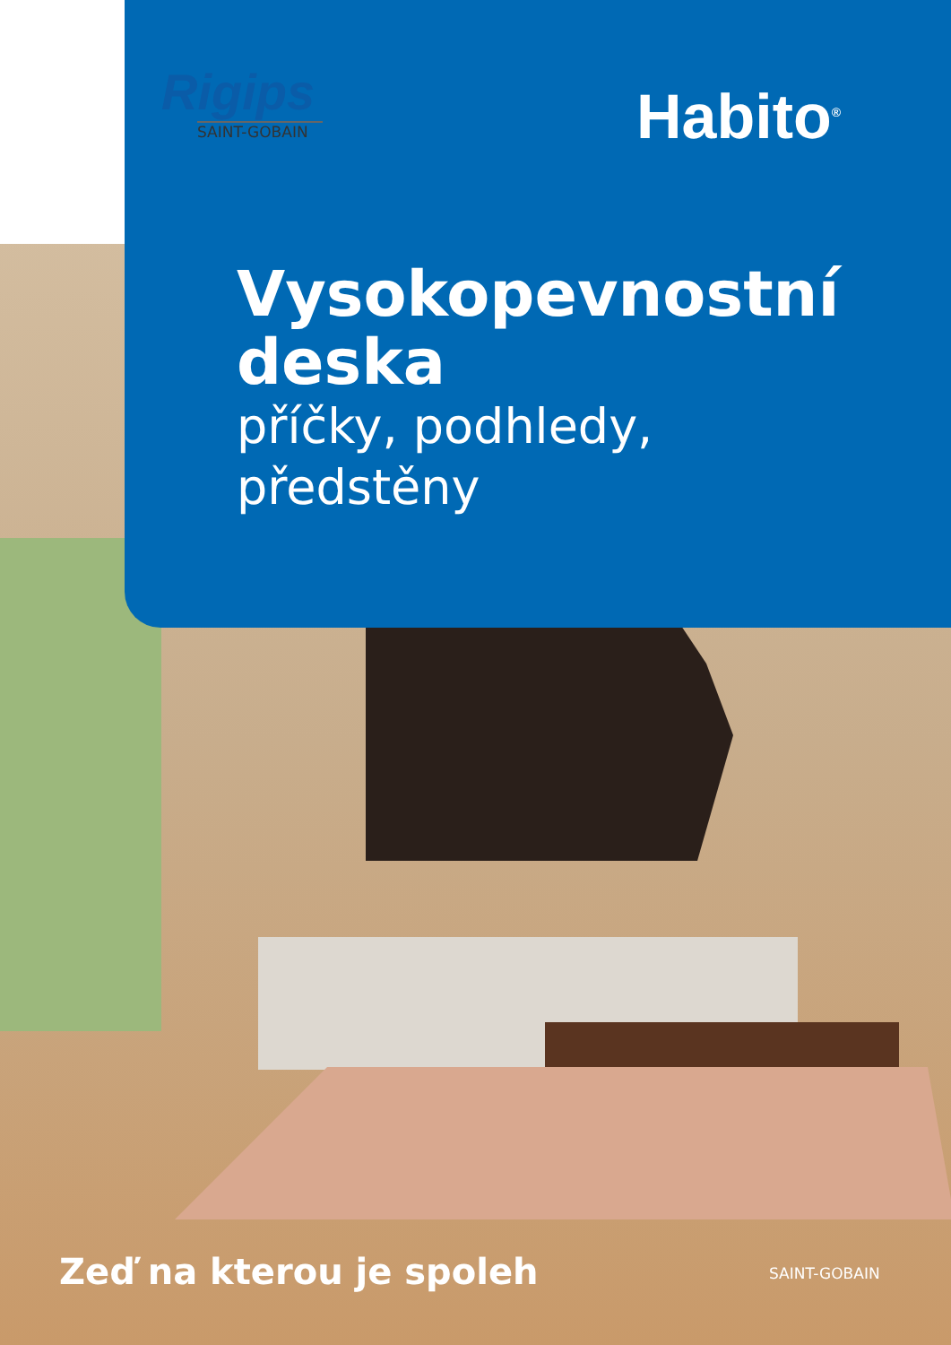Rigips
SAINT-GOBAIN
Habito<sup>®</sup>
Vysokopevnostní
deska
příčky, podhledy,
předstěny
Zeď na kterou je spoleh SAINT-GOBAIN